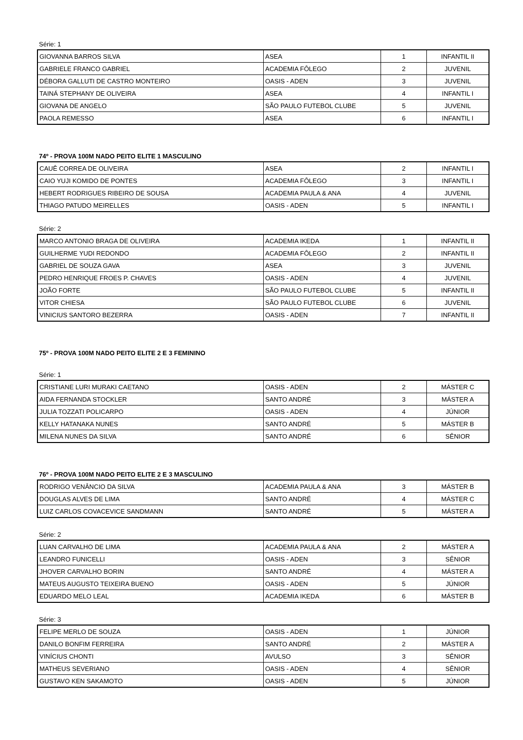Série: 1
| GIOVANNA BARROS SILVA | ASEA | 1 | INFANTIL II |
| GABRIELE FRANCO GABRIEL | ACADEMIA FÔLEGO | 2 | JUVENIL |
| DÉBORA GALLUTI DE CASTRO MONTEIRO | OASIS - ADEN | 3 | JUVENIL |
| TAINÁ STEPHANY DE OLIVEIRA | ASEA | 4 | INFANTIL I |
| GIOVANA DE ANGELO | SÃO PAULO FUTEBOL CLUBE | 5 | JUVENIL |
| PAOLA REMESSO | ASEA | 6 | INFANTIL I |
74º - PROVA 100M NADO PEITO ELITE 1 MASCULINO
| CAUÊ CORREA DE OLIVEIRA | ASEA | 2 | INFANTIL I |
| CAIO YUJI KOMIDO DE PONTES | ACADEMIA FÔLEGO | 3 | INFANTIL I |
| HEBERT RODRIGUES RIBEIRO DE SOUSA | ACADEMIA PAULA & ANA | 4 | JUVENIL |
| THIAGO PATUDO MEIRELLES | OASIS - ADEN | 5 | INFANTIL I |
Série: 2
| MARCO ANTONIO BRAGA DE OLIVEIRA | ACADEMIA IKEDA | 1 | INFANTIL II |
| GUILHERME YUDI REDONDO | ACADEMIA FÔLEGO | 2 | INFANTIL II |
| GABRIEL DE SOUZA GAVA | ASEA | 3 | JUVENIL |
| PEDRO HENRIQUE FROES P. CHAVES | OASIS - ADEN | 4 | JUVENIL |
| JOÃO FORTE | SÃO PAULO FUTEBOL CLUBE | 5 | INFANTIL II |
| VITOR CHIESA | SÃO PAULO FUTEBOL CLUBE | 6 | JUVENIL |
| VINICIUS SANTORO BEZERRA | OASIS - ADEN | 7 | INFANTIL II |
75º - PROVA 100M NADO PEITO ELITE 2 E 3 FEMININO
Série: 1
| CRISTIANE LURI MURAKI CAETANO | OASIS - ADEN | 2 | MÁSTER C |
| AIDA FERNANDA STOCKLER | SANTO ANDRÉ | 3 | MÁSTER A |
| JULIA TOZZATI POLICARPO | OASIS - ADEN | 4 | JÚNIOR |
| KELLY HATANAKA NUNES | SANTO ANDRÉ | 5 | MÁSTER B |
| MILENA NUNES DA SILVA | SANTO ANDRÉ | 6 | SÊNIOR |
76º - PROVA 100M NADO PEITO ELITE 2 E 3 MASCULINO
| RODRIGO VENÂNCIO DA SILVA | ACADEMIA PAULA & ANA | 3 | MÁSTER B |
| DOUGLAS ALVES DE LIMA | SANTO ANDRÉ | 4 | MÁSTER C |
| LUIZ CARLOS COVACEVICE SANDMANN | SANTO ANDRÉ | 5 | MÁSTER A |
Série: 2
| LUAN CARVALHO DE LIMA | ACADEMIA PAULA & ANA | 2 | MÁSTER A |
| LEANDRO FUNICELLI | OASIS - ADEN | 3 | SÊNIOR |
| JHOVER CARVALHO BORIN | SANTO ANDRÉ | 4 | MÁSTER A |
| MATEUS AUGUSTO TEIXEIRA BUENO | OASIS - ADEN | 5 | JÚNIOR |
| EDUARDO MELO LEAL | ACADEMIA IKEDA | 6 | MÁSTER B |
Série: 3
| FELIPE MERLO DE SOUZA | OASIS - ADEN | 1 | JÚNIOR |
| DANILO BONFIM FERREIRA | SANTO ANDRÉ | 2 | MÁSTER A |
| VINÍCIUS CHONTI | AVULSO | 3 | SÊNIOR |
| MATHEUS SEVERIANO | OASIS - ADEN | 4 | SÊNIOR |
| GUSTAVO KEN SAKAMOTO | OASIS - ADEN | 5 | JÚNIOR |